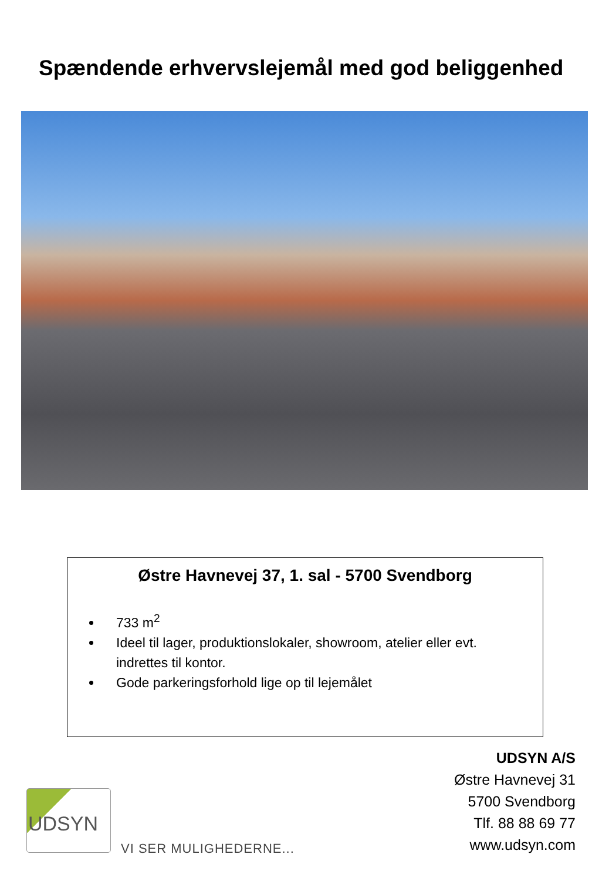Spændende erhvervslejemål med god beliggenhed
Østre Havnevej 37, 1. sal - 5700 Svendborg
733 m<sup>2</sup>
Ideel til lager, produktionslokaler, showroom, atelier eller evt. indrettes til kontor.
Gode parkeringsforhold lige op til lejemålet
UDSYN A/S
Østre Havnevej 31
5700 Svendborg
Tlf. 88 88 69 77
www.udsyn.com
UDSYN
VI SER MULIGHEDERNE...